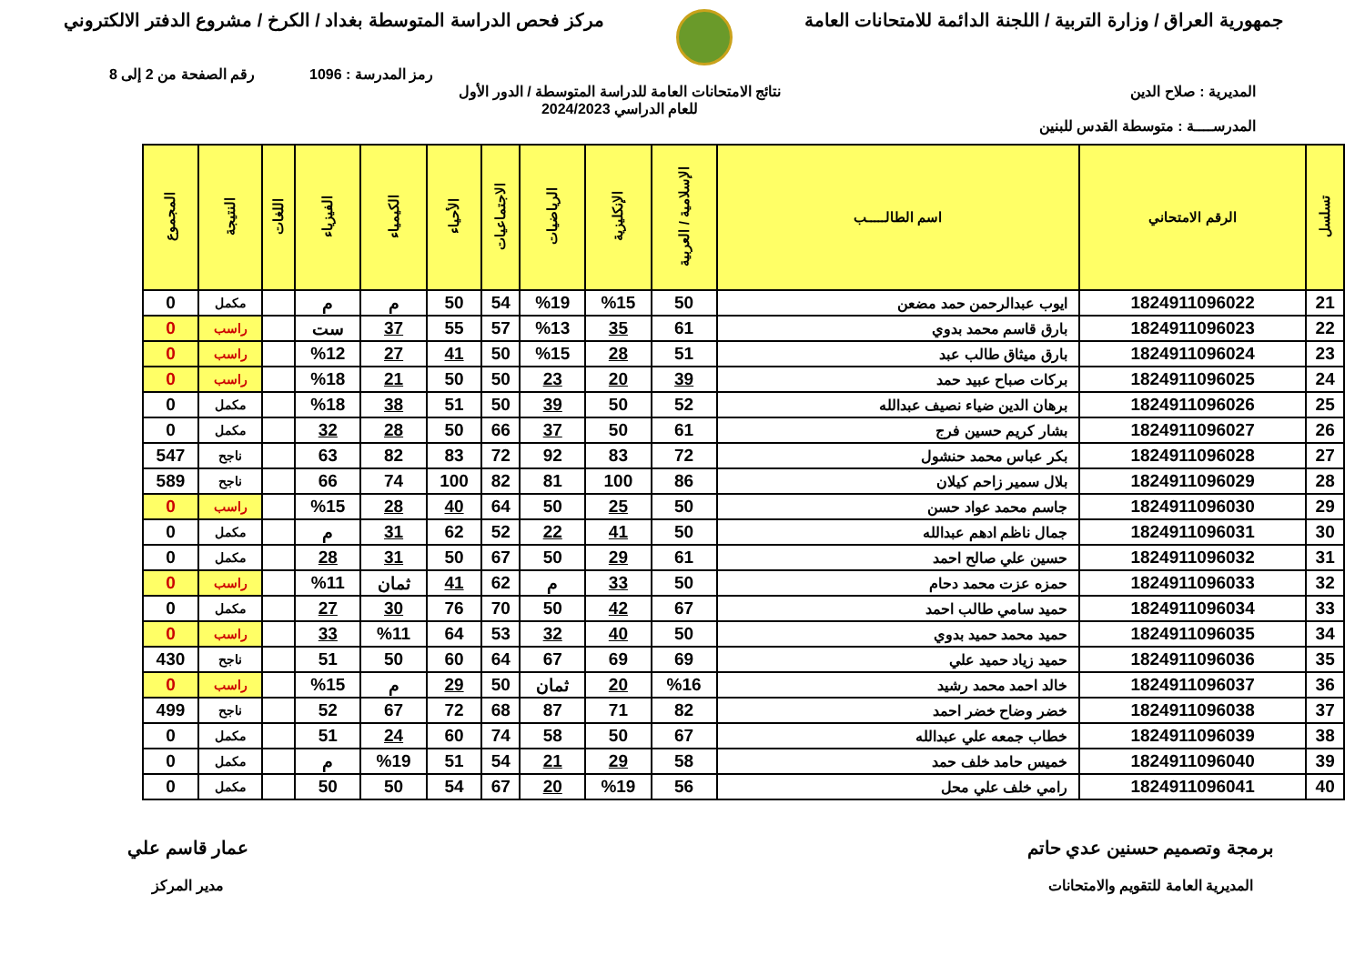جمهورية العراق / وزارة التربية / اللجنة الدائمة للامتحانات العامة
مركز فحص الدراسة المتوسطة بغداد / الكرخ / مشروع الدفتر الالكتروني
رمز المدرسة : 1096 رقم الصفحة من 2 إلى 8
المديرية : صلاح الدين نتائج الامتحانات العامة للدراسة المتوسطة / الدور الأول
للعام الدراسي 2024/2023
المدرســــة : متوسطة القدس للبنين
| تسلسل | الرقم الامتحاني | اسم الطالـــــب | الإسلامية / العربية | الإنكليزية | الرياضيات | الاجتماعيات | الأحياء | الكيمياء | الفيزياء | اللغات | النتيجة | المجموع |
| --- | --- | --- | --- | --- | --- | --- | --- | --- | --- | --- | --- | --- |
| 21 | 1824911096022 | ايوب عبدالرحمن حمد مضعن | 50 | %15 | %19 | 54 | 50 | م | م | | مكمل | 0 |
| 22 | 1824911096023 | بارق قاسم محمد بدوي | 61 | 35 | %13 | 57 | 55 | 37 | ست | | راسب | 0 |
| 23 | 1824911096024 | بارق ميثاق طالب عبد | 51 | 28 | %15 | 50 | 41 | 27 | %12 | | راسب | 0 |
| 24 | 1824911096025 | بركات صباح عبيد حمد | 39 | 20 | 23 | 50 | 50 | 21 | %18 | | راسب | 0 |
| 25 | 1824911096026 | برهان الدين ضياء نصيف عبدالله | 52 | 50 | 39 | 50 | 51 | 38 | %18 | | مكمل | 0 |
| 26 | 1824911096027 | بشار كريم حسين فرج | 61 | 50 | 37 | 66 | 50 | 28 | 32 | | مكمل | 0 |
| 27 | 1824911096028 | بكر عباس محمد حنشول | 72 | 83 | 92 | 72 | 83 | 82 | 63 | | ناجح | 547 |
| 28 | 1824911096029 | بلال سمير زاحم كيلان | 86 | 100 | 81 | 82 | 100 | 74 | 66 | | ناجح | 589 |
| 29 | 1824911096030 | جاسم محمد عواد حسن | 50 | 25 | 50 | 64 | 40 | 28 | %15 | | راسب | 0 |
| 30 | 1824911096031 | جمال ناظم ادهم عبدالله | 50 | 41 | 22 | 52 | 62 | 31 | م | | مكمل | 0 |
| 31 | 1824911096032 | حسين علي صالح احمد | 61 | 29 | 50 | 67 | 50 | 31 | 28 | | مكمل | 0 |
| 32 | 1824911096033 | حمزه عزت محمد دحام | 50 | 33 | م | 62 | 41 | ثمان | %11 | | راسب | 0 |
| 33 | 1824911096034 | حميد سامي طالب احمد | 67 | 42 | 50 | 70 | 76 | 30 | 27 | | مكمل | 0 |
| 34 | 1824911096035 | حميد محمد حميد بدوي | 50 | 40 | 32 | 53 | 64 | %11 | 33 | | راسب | 0 |
| 35 | 1824911096036 | حميد زياد حميد علي | 69 | 69 | 67 | 64 | 60 | 50 | 51 | | ناجح | 430 |
| 36 | 1824911096037 | خالد احمد محمد رشيد | %16 | 20 | ثمان | 50 | 29 | م | %15 | | راسب | 0 |
| 37 | 1824911096038 | خضر وضاح خضر احمد | 82 | 71 | 87 | 68 | 72 | 67 | 52 | | ناجح | 499 |
| 38 | 1824911096039 | خطاب جمعه علي عبدالله | 67 | 50 | 58 | 74 | 60 | 24 | 51 | | مكمل | 0 |
| 39 | 1824911096040 | خميس حامد خلف حمد | 58 | 29 | 21 | 54 | 51 | %19 | م | | مكمل | 0 |
| 40 | 1824911096041 | رامي خلف علي محل | 56 | %19 | 20 | 67 | 54 | 50 | 50 | | مكمل | 0 |
برمجة وتصميم حسنين عدي حاتم
المديرية العامة للتقويم والامتحانات
عمار قاسم علي
مدير المركز